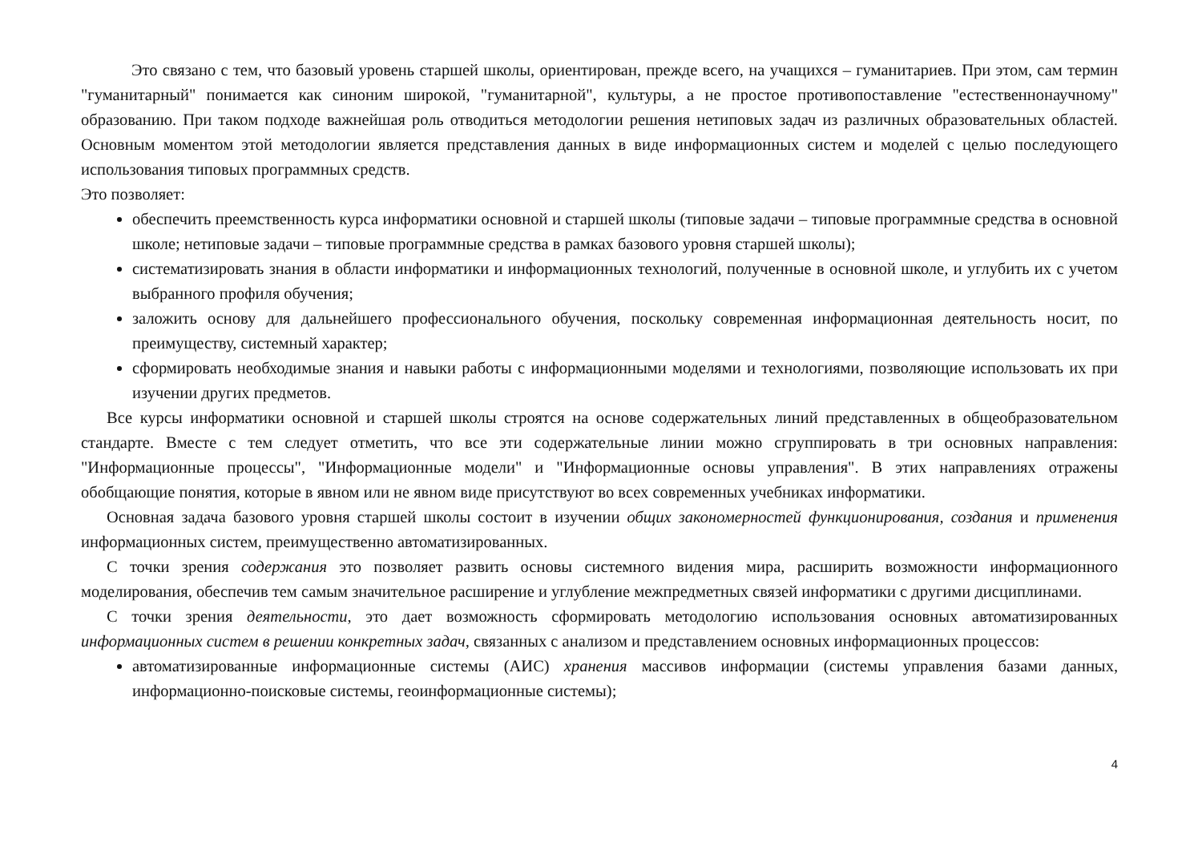Это связано с тем, что базовый уровень старшей школы, ориентирован, прежде всего, на учащихся – гуманитариев. При этом, сам термин "гуманитарный" понимается как синоним широкой, "гуманитарной", культуры, а не простое противопоставление "естественнонаучному" образованию. При таком подходе важнейшая роль отводиться методологии решения нетиповых задач из различных образовательных областей. Основным моментом этой методологии является представления данных в виде информационных систем и моделей с целью последующего использования типовых программных средств.
Это позволяет:
обеспечить преемственность курса информатики основной и старшей школы (типовые задачи – типовые программные средства в основной школе; нетиповые задачи – типовые программные средства в рамках базового уровня старшей школы);
систематизировать знания в области информатики и информационных технологий, полученные в основной школе, и углубить их с учетом выбранного профиля обучения;
заложить основу для дальнейшего профессионального обучения, поскольку современная информационная деятельность носит, по преимуществу, системный характер;
сформировать необходимые знания и навыки работы с информационными моделями и технологиями, позволяющие использовать их при изучении других предметов.
Все курсы информатики основной и старшей школы строятся на основе содержательных линий представленных в общеобразовательном стандарте. Вместе с тем следует отметить, что все эти содержательные линии можно сгруппировать в три основных направления: "Информационные процессы", "Информационные модели" и "Информационные основы управления". В этих направлениях отражены обобщающие понятия, которые в явном или не явном виде присутствуют во всех современных учебниках информатики.
Основная задача базового уровня старшей школы состоит в изучении общих закономерностей функционирования, создания и применения информационных систем, преимущественно автоматизированных.
С точки зрения содержания это позволяет развить основы системного видения мира, расширить возможности информационного моделирования, обеспечив тем самым значительное расширение и углубление межпредметных связей информатики с другими дисциплинами.
С точки зрения деятельности, это дает возможность сформировать методологию использования основных автоматизированных информационных систем в решении конкретных задач, связанных с анализом и представлением основных информационных процессов:
автоматизированные информационные системы (АИС) хранения массивов информации (системы управления базами данных, информационно-поисковые системы, геоинформационные системы);
4